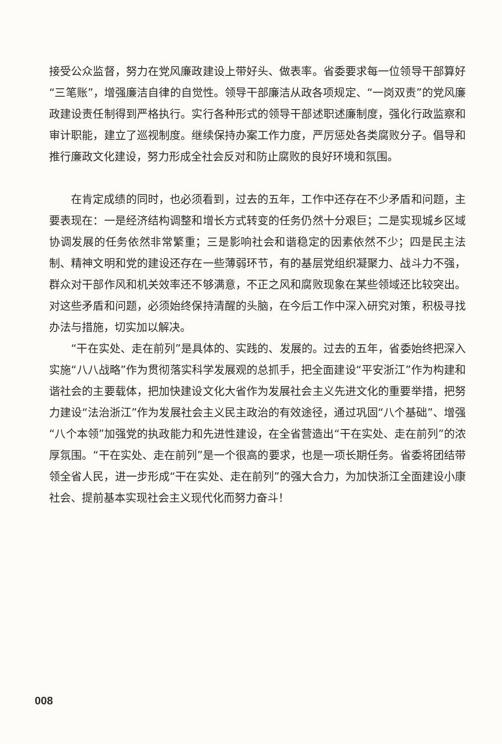接受公众监督，努力在党风廉政建设上带好头、做表率。省委要求每一位领导干部算好“三笔账”，增强廉洁自律的自觉性。领导干部廉洁从政各项规定、“一岗双责”的党风廉政建设责任制得到严格执行。实行各种形式的领导干部述职述廉制度，强化行政监察和审计职能，建立了巡视制度。继续保持办案工作力度，严厉惩处各类腐败分子。倡导和推行廉政文化建设，努力形成全社会反对和防止腐败的良好环境和氛围。
在肯定成绩的同时，也必须看到，过去的五年，工作中还存在不少矛盾和问题，主要表现在：一是经济结构调整和增长方式转变的任务仍然十分艰巨；二是实现城乡区域协调发展的任务依然非常繁重；三是影响社会和谐稳定的因素依然不少；四是民主法制、精神文明和党的建设还存在一些薄弱环节，有的基层党组织凝聚力、战斗力不强，群众对干部作风和机关效率还不够满意，不正之风和腐败现象在某些领域还比较突出。对这些矛盾和问题，必须始终保持清醒的头脑，在今后工作中深入研究对策，积极寻找办法与措施，切实加以解决。
“干在实处、走在前列”是具体的、实践的、发展的。过去的五年，省委始终把深入实施“八八战略”作为贯彻落实科学发展观的总抓手，把全面建设“平安浙江”作为构建和谐社会的主要载体，把加快建设文化大省作为发展社会主义先进文化的重要举措，把努力建设“法治浙江”作为发展社会主义民主政治的有效途径，通过巩固“八个基础”、增强“八个本领”加强党的执政能力和先进性建设，在全省营造出“干在实处、走在前列”的浓厚氛围。“干在实处、走在前列”是一个很高的要求，也是一项长期任务。省委将团结带领全省人民，进一步形成“干在实处、走在前列”的强大合力，为加快浙江全面建设小康社会、提前基本实现社会主义现代化而努力奋斗！
008